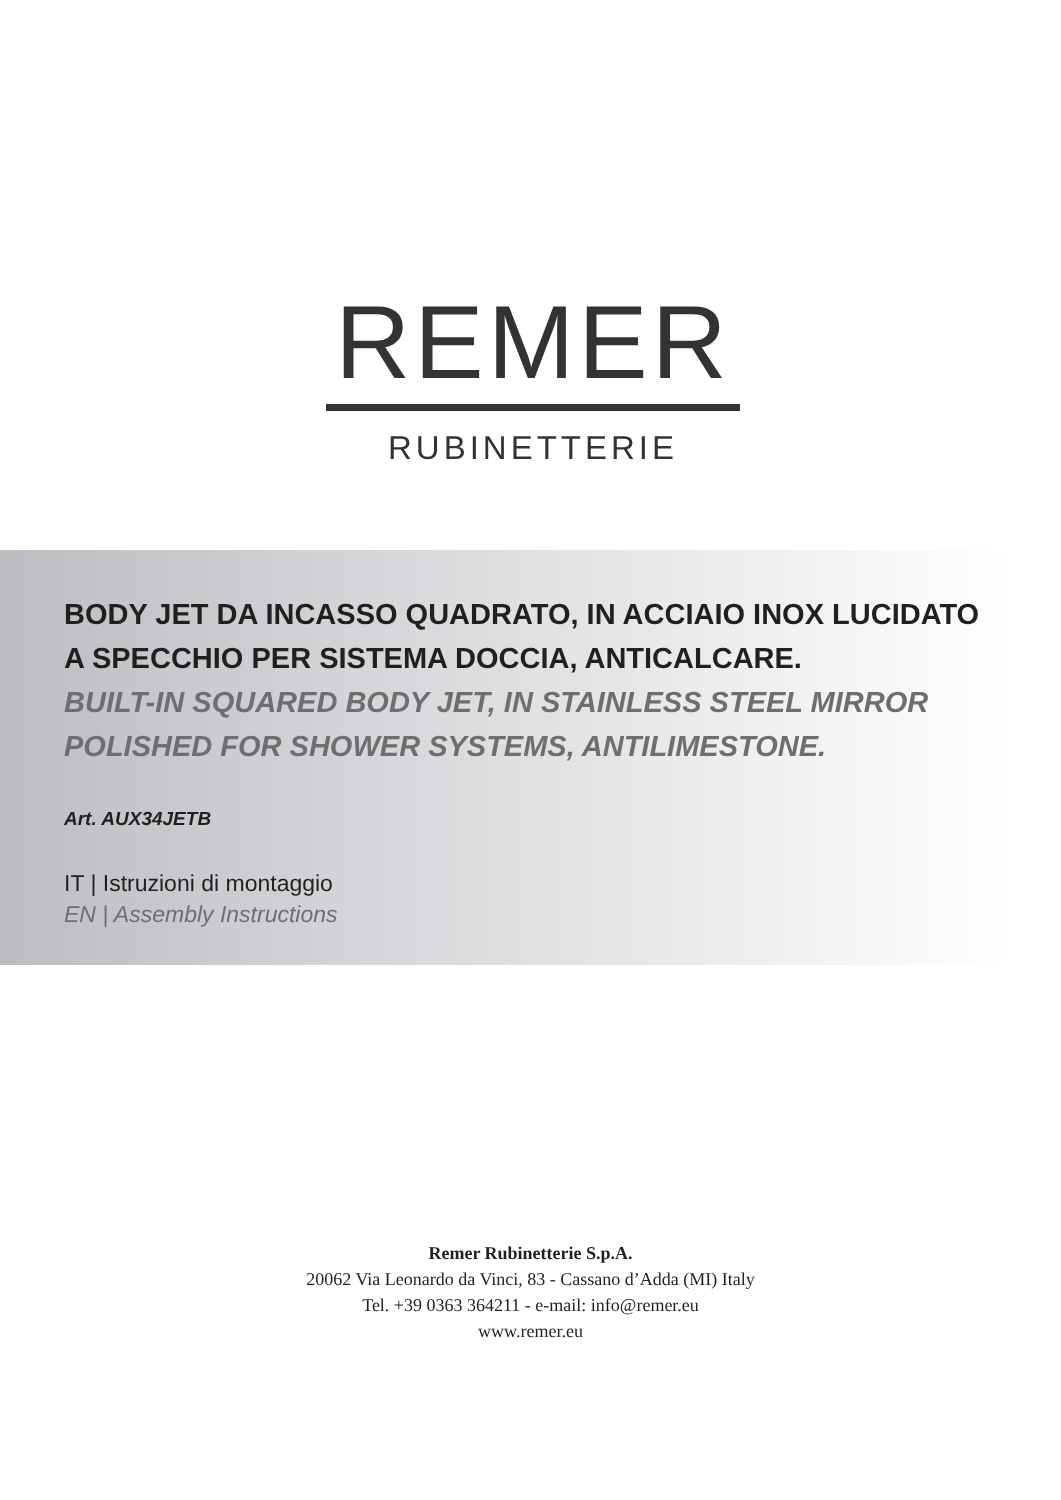REMER
RUBINETTERIE
BODY JET DA INCASSO QUADRATO, IN ACCIAIO INOX LUCIDATO A SPECCHIO PER SISTEMA DOCCIA, ANTICALCARE.
BUILT-IN SQUARED BODY JET, IN STAINLESS STEEL MIRROR POLISHED FOR SHOWER SYSTEMS, ANTILIMESTONE.
Art. AUX34JETB
IT | Istruzioni di montaggio
EN | Assembly Instructions
Remer Rubinetterie S.p.A.
20062 Via Leonardo da Vinci, 83 - Cassano d’Adda (MI) Italy
Tel. +39 0363 364211 - e-mail: info@remer.eu
www.remer.eu